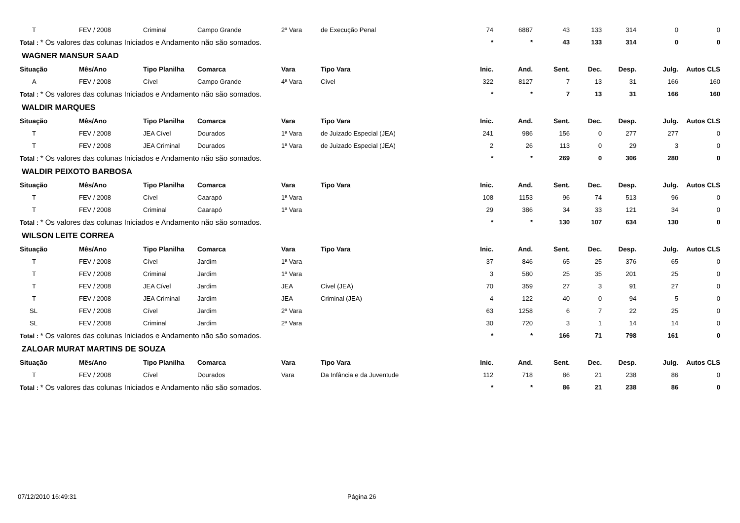| T | FEV / 2008 | Criminal | Campo Grande | 2ª Vara | de Execução Penal | 74 | 6887 | 43 | 133 | 314 | 0 | 0 |
| Total : * Os valores das colunas Iniciados e Andamento não são somados. | | | | | | * | * | 43 | 133 | 314 | 0 | 0 |
| WAGNER MANSUR SAAD | | | | | | | | | | | | |
| Situação | Mês/Ano | Tipo Planilha | Comarca | Vara | Tipo Vara | Inic. | And. | Sent. | Dec. | Desp. | Julg. | Autos CLS |
| A | FEV / 2008 | Cível | Campo Grande | 4ª Vara | Cível | 322 | 8127 | 7 | 13 | 31 | 166 | 160 |
| Total : * Os valores das colunas Iniciados e Andamento não são somados. | | | | | | * | * | 7 | 13 | 31 | 166 | 160 |
| WALDIR MARQUES | | | | | | | | | | | | |
| Situação | Mês/Ano | Tipo Planilha | Comarca | Vara | Tipo Vara | Inic. | And. | Sent. | Dec. | Desp. | Julg. | Autos CLS |
| T | FEV / 2008 | JEA Cível | Dourados | 1ª Vara | de Juizado Especial (JEA) | 241 | 986 | 156 | 0 | 277 | 277 | 0 |
| T | FEV / 2008 | JEA Criminal | Dourados | 1ª Vara | de Juizado Especial (JEA) | 2 | 26 | 113 | 0 | 29 | 3 | 0 |
| Total : * Os valores das colunas Iniciados e Andamento não são somados. | | | | | | * | * | 269 | 0 | 306 | 280 | 0 |
| WALDIR PEIXOTO BARBOSA | | | | | | | | | | | | |
| Situação | Mês/Ano | Tipo Planilha | Comarca | Vara | Tipo Vara | Inic. | And. | Sent. | Dec. | Desp. | Julg. | Autos CLS |
| T | FEV / 2008 | Cível | Caarapó | 1ª Vara | | 108 | 1153 | 96 | 74 | 513 | 96 | 0 |
| T | FEV / 2008 | Criminal | Caarapó | 1ª Vara | | 29 | 386 | 34 | 33 | 121 | 34 | 0 |
| Total : * Os valores das colunas Iniciados e Andamento não são somados. | | | | | | * | * | 130 | 107 | 634 | 130 | 0 |
| WILSON LEITE CORREA | | | | | | | | | | | | |
| Situação | Mês/Ano | Tipo Planilha | Comarca | Vara | Tipo Vara | Inic. | And. | Sent. | Dec. | Desp. | Julg. | Autos CLS |
| T | FEV / 2008 | Cível | Jardim | 1ª Vara | | 37 | 846 | 65 | 25 | 376 | 65 | 0 |
| T | FEV / 2008 | Criminal | Jardim | 1ª Vara | | 3 | 580 | 25 | 35 | 201 | 25 | 0 |
| T | FEV / 2008 | JEA Cível | Jardim | JEA | Cível (JEA) | 70 | 359 | 27 | 3 | 91 | 27 | 0 |
| T | FEV / 2008 | JEA Criminal | Jardim | JEA | Criminal (JEA) | 4 | 122 | 40 | 0 | 94 | 5 | 0 |
| SL | FEV / 2008 | Cível | Jardim | 2ª Vara | | 63 | 1258 | 6 | 7 | 22 | 25 | 0 |
| SL | FEV / 2008 | Criminal | Jardim | 2ª Vara | | 30 | 720 | 3 | 1 | 14 | 14 | 0 |
| Total : * Os valores das colunas Iniciados e Andamento não são somados. | | | | | | * | * | 166 | 71 | 798 | 161 | 0 |
| ZALOAR MURAT MARTINS DE SOUZA | | | | | | | | | | | | |
| Situação | Mês/Ano | Tipo Planilha | Comarca | Vara | Tipo Vara | Inic. | And. | Sent. | Dec. | Desp. | Julg. | Autos CLS |
| T | FEV / 2008 | Cível | Dourados | Vara | Da Infância e da Juventude | 112 | 718 | 86 | 21 | 238 | 86 | 0 |
| Total : * Os valores das colunas Iniciados e Andamento não são somados. | | | | | | * | * | 86 | 21 | 238 | 86 | 0 |
07/12/2010 16:49:31 Página 26